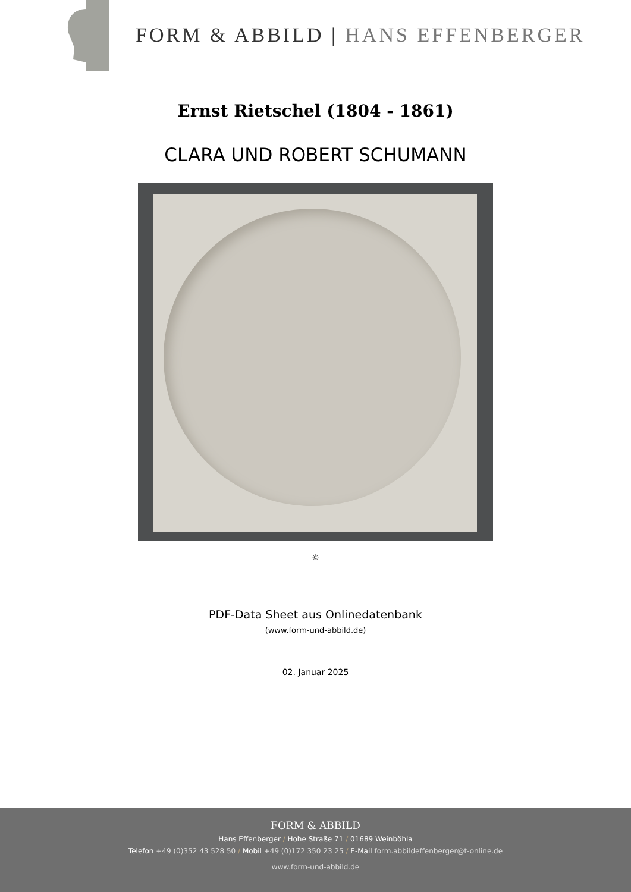FORM & ABBILD | HANS EFFENBERGER
Ernst Rietschel (1804 - 1861)
CLARA UND ROBERT SCHUMANN
©
PDF-Data Sheet aus Onlinedatenbank
(www.form-und-abbild.de)
02. Januar 2025
FORM & ABBILD
Hans Effenberger / Hohe Straße 71 / 01689 Weinböhla
Telefon +49 (0)352 43 528 50 / Mobil +49 (0)172 350 23 25 / E-Mail form.abbildeffenberger@t-online.de
www.form-und-abbild.de